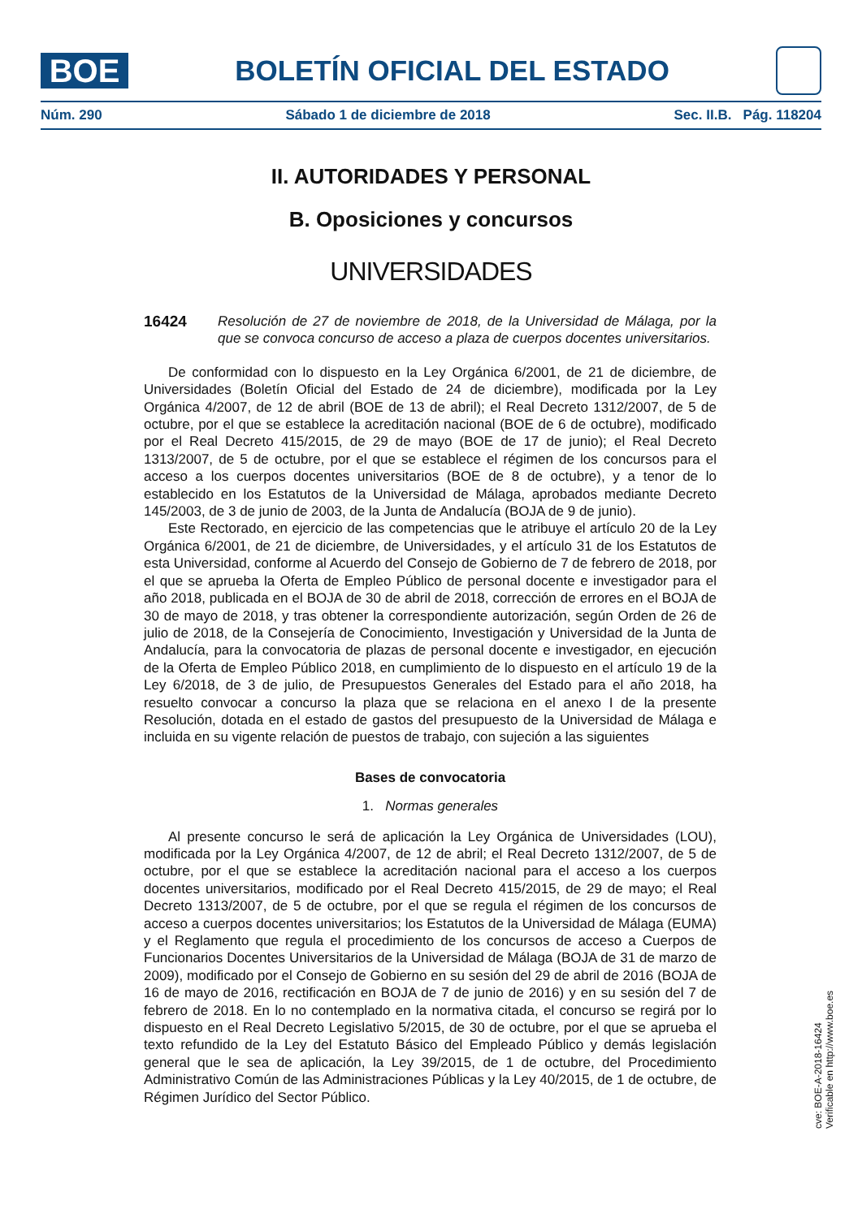BOE
BOLETÍN OFICIAL DEL ESTADO
Núm. 290 Sábado 1 de diciembre de 2018 Sec. II.B. Pág. 118204
II. AUTORIDADES Y PERSONAL
B. Oposiciones y concursos
UNIVERSIDADES
16424 Resolución de 27 de noviembre de 2018, de la Universidad de Málaga, por la que se convoca concurso de acceso a plaza de cuerpos docentes universitarios.
De conformidad con lo dispuesto en la Ley Orgánica 6/2001, de 21 de diciembre, de Universidades (Boletín Oficial del Estado de 24 de diciembre), modificada por la Ley Orgánica 4/2007, de 12 de abril (BOE de 13 de abril); el Real Decreto 1312/2007, de 5 de octubre, por el que se establece la acreditación nacional (BOE de 6 de octubre), modificado por el Real Decreto 415/2015, de 29 de mayo (BOE de 17 de junio); el Real Decreto 1313/2007, de 5 de octubre, por el que se establece el régimen de los concursos para el acceso a los cuerpos docentes universitarios (BOE de 8 de octubre), y a tenor de lo establecido en los Estatutos de la Universidad de Málaga, aprobados mediante Decreto 145/2003, de 3 de junio de 2003, de la Junta de Andalucía (BOJA de 9 de junio).
Este Rectorado, en ejercicio de las competencias que le atribuye el artículo 20 de la Ley Orgánica 6/2001, de 21 de diciembre, de Universidades, y el artículo 31 de los Estatutos de esta Universidad, conforme al Acuerdo del Consejo de Gobierno de 7 de febrero de 2018, por el que se aprueba la Oferta de Empleo Público de personal docente e investigador para el año 2018, publicada en el BOJA de 30 de abril de 2018, corrección de errores en el BOJA de 30 de mayo de 2018, y tras obtener la correspondiente autorización, según Orden de 26 de julio de 2018, de la Consejería de Conocimiento, Investigación y Universidad de la Junta de Andalucía, para la convocatoria de plazas de personal docente e investigador, en ejecución de la Oferta de Empleo Público 2018, en cumplimiento de lo dispuesto en el artículo 19 de la Ley 6/2018, de 3 de julio, de Presupuestos Generales del Estado para el año 2018, ha resuelto convocar a concurso la plaza que se relaciona en el anexo I de la presente Resolución, dotada en el estado de gastos del presupuesto de la Universidad de Málaga e incluida en su vigente relación de puestos de trabajo, con sujeción a las siguientes
Bases de convocatoria
1. Normas generales
Al presente concurso le será de aplicación la Ley Orgánica de Universidades (LOU), modificada por la Ley Orgánica 4/2007, de 12 de abril; el Real Decreto 1312/2007, de 5 de octubre, por el que se establece la acreditación nacional para el acceso a los cuerpos docentes universitarios, modificado por el Real Decreto 415/2015, de 29 de mayo; el Real Decreto 1313/2007, de 5 de octubre, por el que se regula el régimen de los concursos de acceso a cuerpos docentes universitarios; los Estatutos de la Universidad de Málaga (EUMA) y el Reglamento que regula el procedimiento de los concursos de acceso a Cuerpos de Funcionarios Docentes Universitarios de la Universidad de Málaga (BOJA de 31 de marzo de 2009), modificado por el Consejo de Gobierno en su sesión del 29 de abril de 2016 (BOJA de 16 de mayo de 2016, rectificación en BOJA de 7 de junio de 2016) y en su sesión del 7 de febrero de 2018. En lo no contemplado en la normativa citada, el concurso se regirá por lo dispuesto en el Real Decreto Legislativo 5/2015, de 30 de octubre, por el que se aprueba el texto refundido de la Ley del Estatuto Básico del Empleado Público y demás legislación general que le sea de aplicación, la Ley 39/2015, de 1 de octubre, del Procedimiento Administrativo Común de las Administraciones Públicas y la Ley 40/2015, de 1 de octubre, de Régimen Jurídico del Sector Público.
cve: BOE-A-2018-16424
Verificable en http://www.boe.es